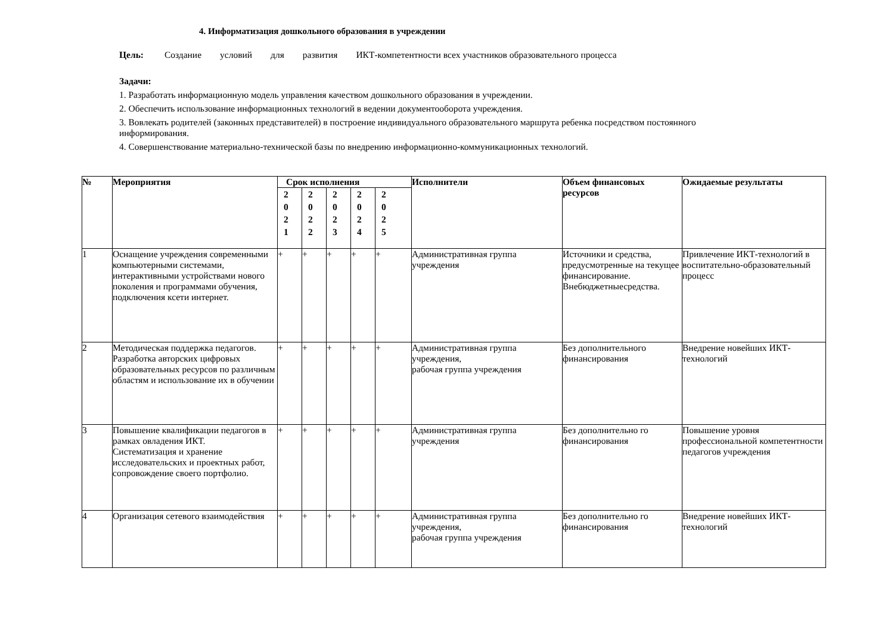4. Информатизация дошкольного образования в учреждении
Цель: Создание условий для развития ИКТ-компетентности всех участников образовательного процесса
Задачи:
1. Разработать информационную модель управления качеством дошкольного образования в учреждении.
2. Обеспечить использование информационных технологий в ведении документооборота учреждения.
3. Вовлекать родителей (законных представителей) в построение индивидуального образовательного маршрута ребенка посредством постоянного информирования.
4. Совершенствование материально-технической базы по внедрению информационно-коммуникационных технологий.
| № | Мероприятия | Срок исполнения | | | | | Исполнители | Объем финансовых ресурсов | Ожидаемые результаты |
| --- | --- | --- | --- | --- | --- | --- | --- | --- | --- |
| | | 2 0 2 1 | 2 0 2 2 | 2 0 2 3 | 2 0 2 4 | 2 0 2 5 | | | |
| 1 | Оснащение учреждения современными компьютерными системами, интерактивными устройствами нового поколения и программами обучения, подключения ксети интернет. | + | + | + | + | + | Административная группа учреждения | Источники и средства, предусмотренные на текущее финансирование. Внебюджетныесредства. | Привлечение ИКТ-технологий в воспитательно-образовательный процесс |
| 2 | Методическая поддержка педагогов. Разработка авторских цифровых образовательных ресурсов по различным областям и использование их в обучении | + | + | + | + | + | Административная группа учреждения, рабочая группа учреждения | Без дополнительного финансирования | Внедрение новейших ИКТ- технологий |
| 3 | Повышение квалификации педагогов в рамках овладения ИКТ. Систематизация и хранение исследовательских и проектных работ, сопровождение своего портфолио. | + | + | + | + | + | Административная группа учреждения | Без дополнительно го финансирования | Повышение уровня профессиональной компетентности педагогов учреждения |
| 4 | Организация сетевого взаимодействия | + | + | + | + | + | Административная группа учреждения, рабочая группа учреждения | Без дополнительно го финансирования | Внедрение новейших ИКТ- технологий |